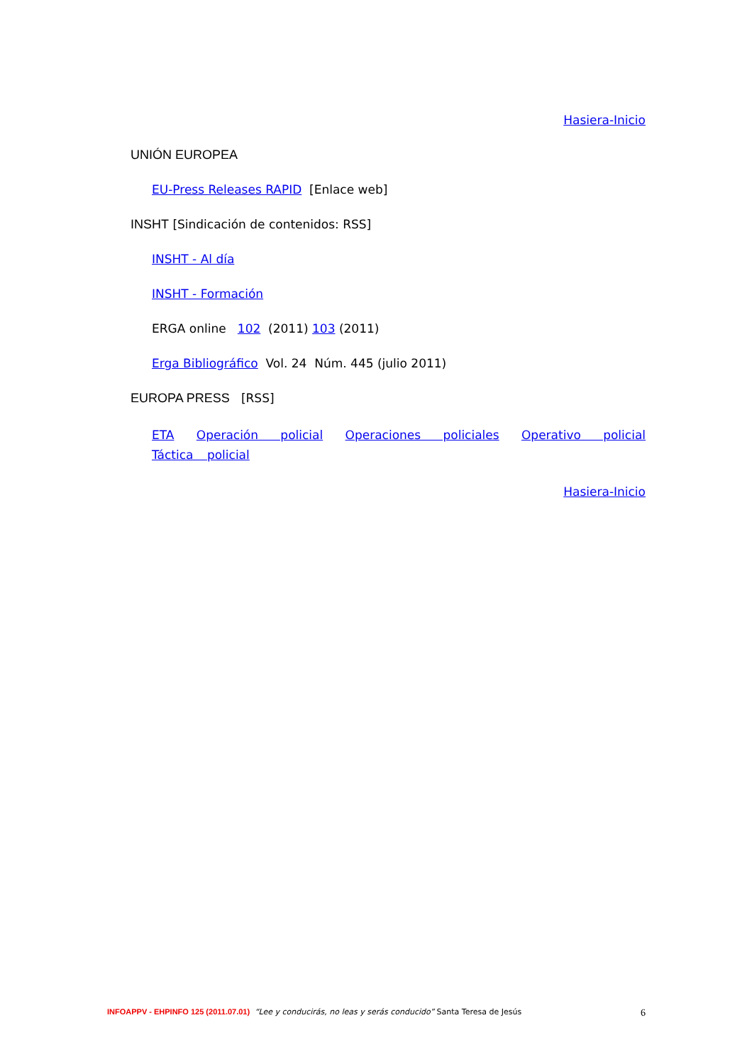Hasiera-Inicio
UNIÓN EUROPEA
EU-Press Releases RAPID [Enlace web]
INSHT [Sindicación de contenidos: RSS]
INSHT - Al día
INSHT - Formación
ERGA online 102 (2011) 103 (2011)
Erga Bibliográfico Vol. 24 Núm. 445 (julio 2011)
EUROPA PRESS [RSS]
ETA Operación policial Operaciones policiales Operativo policial Táctica policial
Hasiera-Inicio
INFOAPPV - EHPINFO 125 (2011.07.01) “Lee y conducirás, no leas y serás conducido” Santa Teresa de Jesús 6